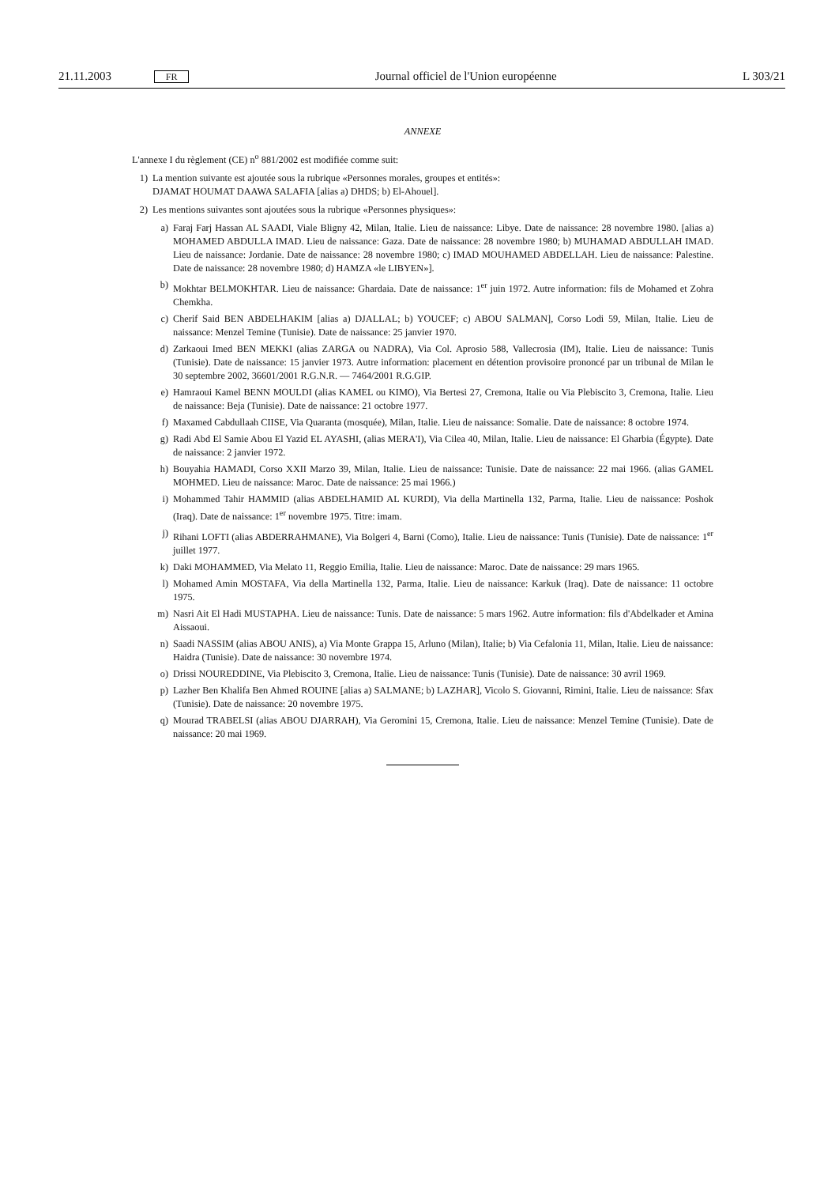21.11.2003 FR Journal officiel de l'Union européenne L 303/21
ANNEXE
L'annexe I du règlement (CE) n<sup>o</sup> 881/2002 est modifiée comme suit:
1) La mention suivante est ajoutée sous la rubrique «Personnes morales, groupes et entités»:
DJAMAT HOUMAT DAAWA SALAFIA [alias a) DHDS; b) El-Ahouel].
2) Les mentions suivantes sont ajoutées sous la rubrique «Personnes physiques»:
a) Faraj Farj Hassan AL SAADI, Viale Bligny 42, Milan, Italie. Lieu de naissance: Libye. Date de naissance: 28 novembre 1980. [alias a) MOHAMED ABDULLA IMAD. Lieu de naissance: Gaza. Date de naissance: 28 novembre 1980; b) MUHAMAD ABDULLAH IMAD. Lieu de naissance: Jordanie. Date de naissance: 28 novembre 1980; c) IMAD MOUHAMED ABDELLAH. Lieu de naissance: Palestine. Date de naissance: 28 novembre 1980; d) HAMZA «le LIBYEN»].
b) Mokhtar BELMOKHTAR. Lieu de naissance: Ghardaia. Date de naissance: 1<sup>er</sup> juin 1972. Autre information: fils de Mohamed et Zohra Chemkha.
c) Cherif Said BEN ABDELHAKIM [alias a) DJALLAL; b) YOUCEF; c) ABOU SALMAN], Corso Lodi 59, Milan, Italie. Lieu de naissance: Menzel Temine (Tunisie). Date de naissance: 25 janvier 1970.
d) Zarkaoui Imed BEN MEKKI (alias ZARGA ou NADRA), Via Col. Aprosio 588, Vallecrosia (IM), Italie. Lieu de naissance: Tunis (Tunisie). Date de naissance: 15 janvier 1973. Autre information: placement en détention provisoire prononcé par un tribunal de Milan le 30 septembre 2002, 36601/2001 R.G.N.R. — 7464/2001 R.G.GIP.
e) Hamraoui Kamel BENN MOULDI (alias KAMEL ou KIMO), Via Bertesi 27, Cremona, Italie ou Via Plebiscito 3, Cremona, Italie. Lieu de naissance: Beja (Tunisie). Date de naissance: 21 octobre 1977.
f) Maxamed Cabdullaah CIISE, Via Quaranta (mosquée), Milan, Italie. Lieu de naissance: Somalie. Date de naissance: 8 octobre 1974.
g) Radi Abd El Samie Abou El Yazid EL AYASHI, (alias MERA'I), Via Cilea 40, Milan, Italie. Lieu de naissance: El Gharbia (Égypte). Date de naissance: 2 janvier 1972.
h) Bouyahia HAMADI, Corso XXII Marzo 39, Milan, Italie. Lieu de naissance: Tunisie. Date de naissance: 22 mai 1966. (alias GAMEL MOHMED. Lieu de naissance: Maroc. Date de naissance: 25 mai 1966.)
i) Mohammed Tahir HAMMID (alias ABDELHAMID AL KURDI), Via della Martinella 132, Parma, Italie. Lieu de naissance: Poshok (Iraq). Date de naissance: 1<sup>er</sup> novembre 1975. Titre: imam.
j) Rihani LOFTI (alias ABDERRAHMANE), Via Bolgeri 4, Barni (Como), Italie. Lieu de naissance: Tunis (Tunisie). Date de naissance: 1<sup>er</sup> juillet 1977.
k) Daki MOHAMMED, Via Melato 11, Reggio Emilia, Italie. Lieu de naissance: Maroc. Date de naissance: 29 mars 1965.
l) Mohamed Amin MOSTAFA, Via della Martinella 132, Parma, Italie. Lieu de naissance: Karkuk (Iraq). Date de naissance: 11 octobre 1975.
m) Nasri Ait El Hadi MUSTAPHA. Lieu de naissance: Tunis. Date de naissance: 5 mars 1962. Autre information: fils d'Abdelkader et Amina Aissaoui.
n) Saadi NASSIM (alias ABOU ANIS), a) Via Monte Grappa 15, Arluno (Milan), Italie; b) Via Cefalonia 11, Milan, Italie. Lieu de naissance: Haidra (Tunisie). Date de naissance: 30 novembre 1974.
o) Drissi NOUREDDINE, Via Plebiscito 3, Cremona, Italie. Lieu de naissance: Tunis (Tunisie). Date de naissance: 30 avril 1969.
p) Lazher Ben Khalifa Ben Ahmed ROUINE [alias a) SALMANE; b) LAZHAR], Vicolo S. Giovanni, Rimini, Italie. Lieu de naissance: Sfax (Tunisie). Date de naissance: 20 novembre 1975.
q) Mourad TRABELSI (alias ABOU DJARRAH), Via Geromini 15, Cremona, Italie. Lieu de naissance: Menzel Temine (Tunisie). Date de naissance: 20 mai 1969.